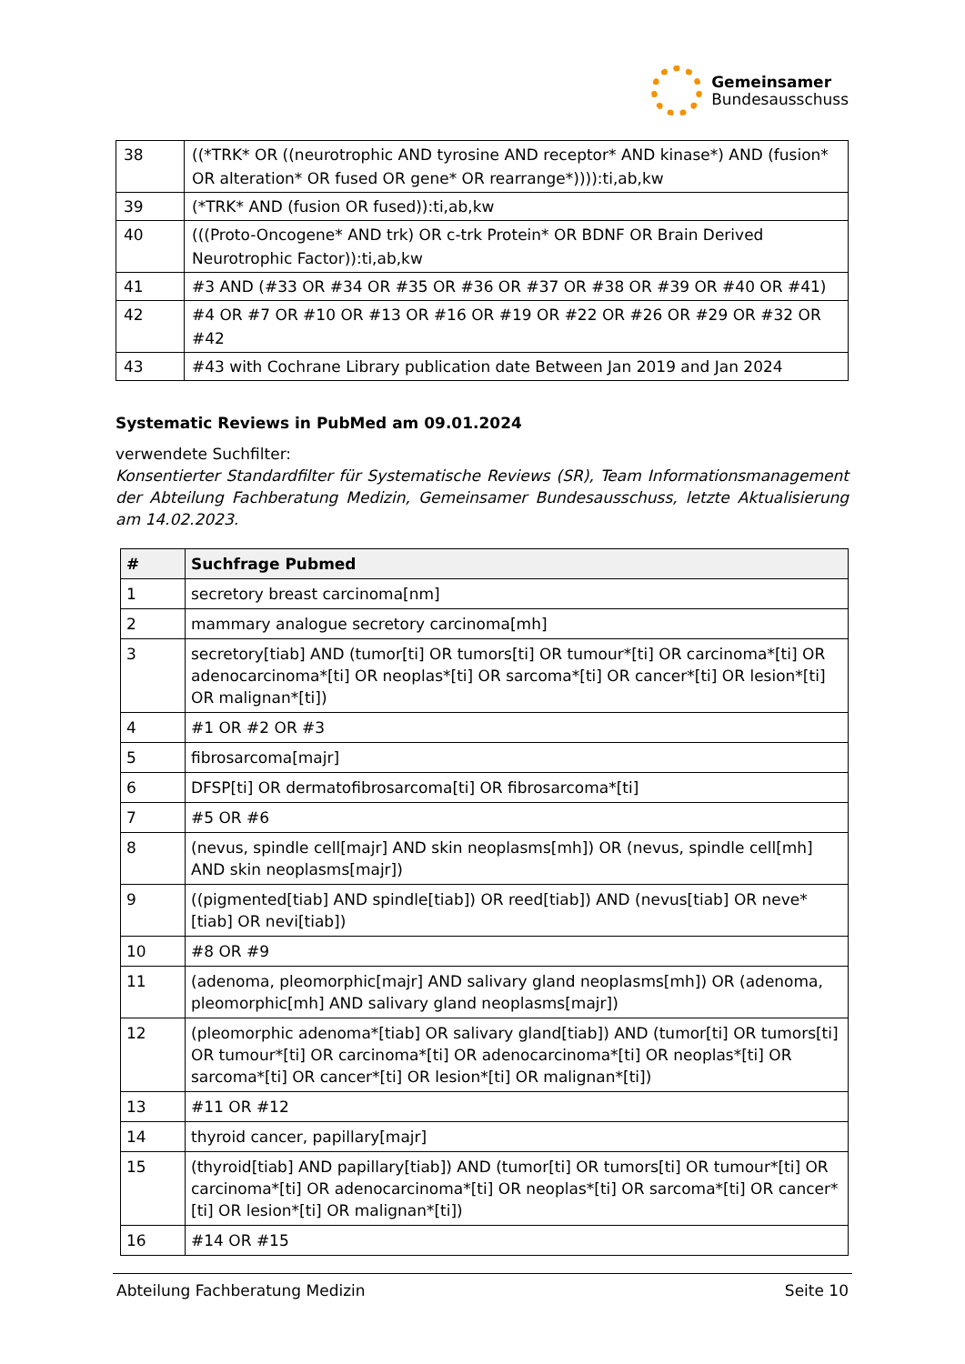Gemeinsamer
Bundesausschuss
| 38 | ((*TRK* OR ((neurotrophic AND tyrosine AND receptor* AND kinase*) AND (fusion* OR alteration* OR fused OR gene* OR rearrange*)))):ti,ab,kw |
| 39 | (*TRK* AND (fusion OR fused)):ti,ab,kw |
| 40 | (((Proto-Oncogene* AND trk) OR c-trk Protein* OR BDNF OR Brain Derived Neurotrophic Factor)):ti,ab,kw |
| 41 | #3 AND (#33 OR #34 OR #35 OR #36 OR #37 OR #38 OR #39 OR #40 OR #41) |
| 42 | #4 OR #7 OR #10 OR #13 OR #16 OR #19 OR #22 OR #26 OR #29 OR #32 OR #42 |
| 43 | #43 with Cochrane Library publication date Between Jan 2019 and Jan 2024 |
Systematic Reviews in PubMed am 09.01.2024
verwendete Suchfilter:
Konsentierter Standardfilter für Systematische Reviews (SR), Team Informationsmanagement der Abteilung Fachberatung Medizin, Gemeinsamer Bundesausschuss, letzte Aktualisierung am 14.02.2023.
| # | Suchfrage Pubmed |
| --- | --- |
| 1 | secretory breast carcinoma[nm] |
| 2 | mammary analogue secretory carcinoma[mh] |
| 3 | secretory[tiab] AND (tumor[ti] OR tumors[ti] OR tumour*[ti] OR carcinoma*[ti] OR adenocarcinoma*[ti] OR neoplas*[ti] OR sarcoma*[ti] OR cancer*[ti] OR lesion*[ti] OR malignan*[ti]) |
| 4 | #1 OR #2 OR #3 |
| 5 | fibrosarcoma[majr] |
| 6 | DFSP[ti] OR dermatofibrosarcoma[ti] OR fibrosarcoma*[ti] |
| 7 | #5 OR #6 |
| 8 | (nevus, spindle cell[majr] AND skin neoplasms[mh]) OR (nevus, spindle cell[mh] AND skin neoplasms[majr]) |
| 9 | ((pigmented[tiab] AND spindle[tiab]) OR reed[tiab]) AND (nevus[tiab] OR neve*[tiab] OR nevi[tiab]) |
| 10 | #8 OR #9 |
| 11 | (adenoma, pleomorphic[majr] AND salivary gland neoplasms[mh]) OR (adenoma, pleomorphic[mh] AND salivary gland neoplasms[majr]) |
| 12 | (pleomorphic adenoma*[tiab] OR salivary gland[tiab]) AND (tumor[ti] OR tumors[ti] OR tumour*[ti] OR carcinoma*[ti] OR adenocarcinoma*[ti] OR neoplas*[ti] OR sarcoma*[ti] OR cancer*[ti] OR lesion*[ti] OR malignan*[ti]) |
| 13 | #11 OR #12 |
| 14 | thyroid cancer, papillary[majr] |
| 15 | (thyroid[tiab] AND papillary[tiab]) AND (tumor[ti] OR tumors[ti] OR tumour*[ti] OR carcinoma*[ti] OR adenocarcinoma*[ti] OR neoplas*[ti] OR sarcoma*[ti] OR cancer*[ti] OR lesion*[ti] OR malignan*[ti]) |
| 16 | #14 OR #15 |
Abteilung Fachberatung Medizin Seite 10